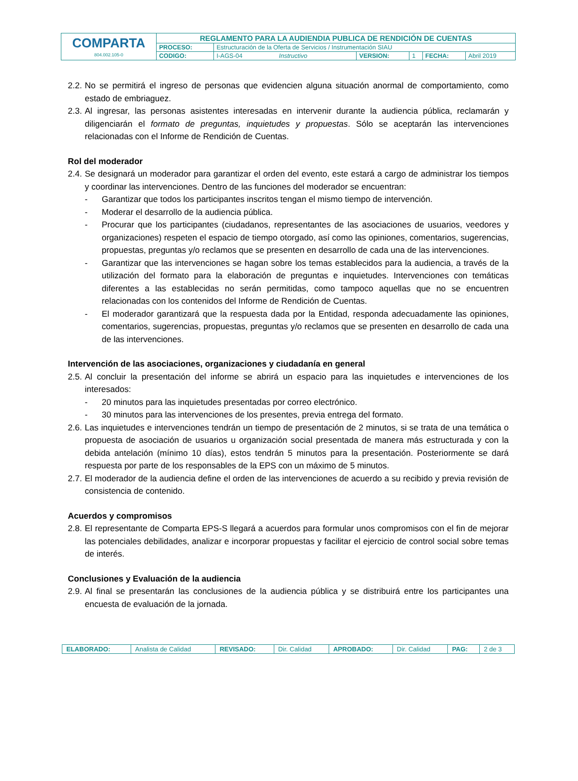| COMPARTA 804.002.105-0 | REGLAMENTO PARA LA AUDIENDIA PUBLICA DE RENDICIÓN DE CUENTAS | | | | | |
| | PROCESO: | Estructuración de la Oferta de Servicios / Instrumentación SIAU | | | | |
| | CODIGO: | I-AGS-04 Instructivo | VERSION: | 1 | FECHA: | Abril 2019 |
2.2. No se permitirá el ingreso de personas que evidencien alguna situación anormal de comportamiento, como estado de embriaguez.
2.3. Al ingresar, las personas asistentes interesadas en intervenir durante la audiencia pública, reclamarán y diligenciarán el formato de preguntas, inquietudes y propuestas. Sólo se aceptarán las intervenciones relacionadas con el Informe de Rendición de Cuentas.
Rol del moderador
2.4. Se designará un moderador para garantizar el orden del evento, este estará a cargo de administrar los tiempos y coordinar las intervenciones. Dentro de las funciones del moderador se encuentran:
- Garantizar que todos los participantes inscritos tengan el mismo tiempo de intervención.
- Moderar el desarrollo de la audiencia pública.
- Procurar que los participantes (ciudadanos, representantes de las asociaciones de usuarios, veedores y organizaciones) respeten el espacio de tiempo otorgado, así como las opiniones, comentarios, sugerencias, propuestas, preguntas y/o reclamos que se presenten en desarrollo de cada una de las intervenciones.
- Garantizar que las intervenciones se hagan sobre los temas establecidos para la audiencia, a través de la utilización del formato para la elaboración de preguntas e inquietudes. Intervenciones con temáticas diferentes a las establecidas no serán permitidas, como tampoco aquellas que no se encuentren relacionadas con los contenidos del Informe de Rendición de Cuentas.
- El moderador garantizará que la respuesta dada por la Entidad, responda adecuadamente las opiniones, comentarios, sugerencias, propuestas, preguntas y/o reclamos que se presenten en desarrollo de cada una de las intervenciones.
Intervención de las asociaciones, organizaciones y ciudadanía en general
2.5. Al concluir la presentación del informe se abrirá un espacio para las inquietudes e intervenciones de los interesados:
- 20 minutos para las inquietudes presentadas por correo electrónico.
- 30 minutos para las intervenciones de los presentes, previa entrega del formato.
2.6. Las inquietudes e intervenciones tendrán un tiempo de presentación de 2 minutos, si se trata de una temática o propuesta de asociación de usuarios u organización social presentada de manera más estructurada y con la debida antelación (mínimo 10 días), estos tendrán 5 minutos para la presentación. Posteriormente se dará respuesta por parte de los responsables de la EPS con un máximo de 5 minutos.
2.7. El moderador de la audiencia define el orden de las intervenciones de acuerdo a su recibido y previa revisión de consistencia de contenido.
Acuerdos y compromisos
2.8. El representante de Comparta EPS-S llegará a acuerdos para formular unos compromisos con el fin de mejorar las potenciales debilidades, analizar e incorporar propuestas y facilitar el ejercicio de control social sobre temas de interés.
Conclusiones y Evaluación de la audiencia
2.9. Al final se presentarán las conclusiones de la audiencia pública y se distribuirá entre los participantes una encuesta de evaluación de la jornada.
| ELABORADO: | Analista de Calidad | REVISADO: | Dir. Calidad | APROBADO: | Dir. Calidad | PAG: | 2 de 3 |